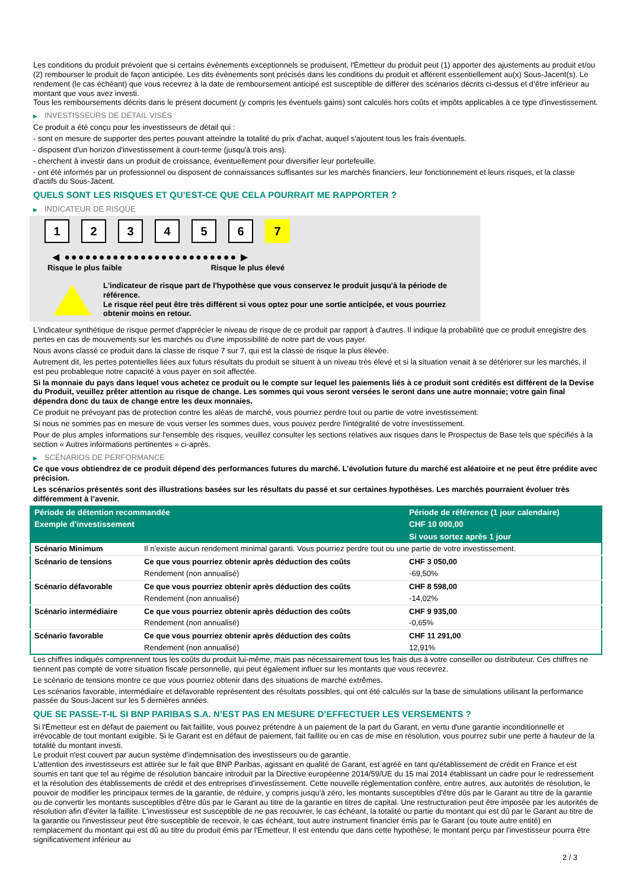Les conditions du produit prévoient que si certains évènements exceptionnels se produisent, l'Émetteur du produit peut (1) apporter des ajustements au produit et/ou (2) rembourser le produit de façon anticipée. Les dits évènements sont précisés dans les conditions du produit et afférent essentiellement au(x) Sous-Jacent(s). Le rendement (le cas échéant) que vous recevrez à la date de remboursement anticipé est susceptible de différer des scénarios décrits ci-dessus et d’être inférieur au montant que vous avez investi.
Tous les remboursements décrits dans le présent document (y compris les éventuels gains) sont calculés hors coûts et impôts applicables à ce type d'investissement.
▶ INVESTISSEURS DE DÉTAIL VISÉS
Ce produit a été conçu pour les investisseurs de détail qui :
- sont en mesure de supporter des pertes pouvant atteindre la totalité du prix d'achat, auquel s'ajoutent tous les frais éventuels.
- disposent d'un horizon d'investissement à court-terme (jusqu'à trois ans).
- cherchent à investir dans un produit de croissance, éventuellement pour diversifier leur portefeuille.
- ont été informés par un professionnel ou disposent de connaissances suffisantes sur les marchés financiers, leur fonctionnement et leurs risques, et la classe d'actifs du Sous-Jacent.
QUELS SONT LES RISQUES ET QU’EST-CE QUE CELA POURRAIT ME RAPPORTER ?
▶ INDICATEUR DE RISQUE
1 2 3 4 5 6 7
◀ ●●●●●●●●●●●●●●●●●●●●●●●●● ▶
Risque le plus faible Risque le plus élevé
L'indicateur de risque part de l'hypothèse que vous conservez le produit jusqu'à la période de référence.
Le risque réel peut être très différent si vous optez pour une sortie anticipée, et vous pourriez obtenir moins en retour.
L'indicateur synthétique de risque permet d'apprécier le niveau de risque de ce produit par rapport à d'autres. Il indique la probabilité que ce produit enregistre des pertes en cas de mouvements sur les marchés ou d'une impossibilité de notre part de vous payer.
Nous avons classé ce produit dans la classe de risque 7 sur 7, qui est la classe de risque la plus élevée.
Autrement dit, les pertes potentielles liées aux futurs résultats du produit se situent à un niveau très élevé et si la situation venait à se détériorer sur les marchés, il est peu probableque notre capacité à vous payer en soit affectée.
Si la monnaie du pays dans lequel vous achetez ce produit ou le compte sur lequel les paiements liés à ce produit sont crédités est différent de la Devise du Produit, veuillez prêter attention au risque de change. Les sommes qui vous seront versées le seront dans une autre monnaie; votre gain final dépendra donc du taux de change entre les deux monnaies.
Ce produit ne prévoyant pas de protection contre les aléas de marché, vous pourriez perdre tout ou partie de votre investissement.
Si nous ne sommes pas en mesure de vous verser les sommes dues, vous pouvez perdre l'intégralité de votre investissement.
Pour de plus amples informations sur l'ensemble des risques, veuillez consulter les sections relatives aux risques dans le Prospectus de Base tels que spécifiés à la section « Autres informations pertinentes » ci-après.
▶ SCÉNARIOS DE PERFORMANCE
Ce que vous obtiendrez de ce produit dépend des performances futures du marché. L’évolution future du marché est aléatoire et ne peut être prédite avec précision.
Les scénarios présentés sont des illustrations basées sur les résultats du passé et sur certaines hypothèses. Les marchés pourraient évoluer très différemment à l’avenir.
| Période de détention recommandée | | Période de référence (1 jour calendaire) |
| --- | --- | --- |
| Exemple d’investissement | | CHF 10 000,00 |
| | | Si vous sortez après 1 jour |
| Scénario Minimum | Il n’existe aucun rendement minimal garanti. Vous pourriez perdre tout ou une partie de votre investissement. | |
| Scénario de tensions | Ce que vous pourriez obtenir après déduction des coûts | CHF 3 050,00 |
| | Rendement (non annualisé) | -69,50% |
| Scénario défavorable | Ce que vous pourriez obtenir après déduction des coûts | CHF 8 598,00 |
| | Rendement (non annualisé) | -14,02% |
| Scénario intermédiaire | Ce que vous pourriez obtenir après déduction des coûts | CHF 9 935,00 |
| | Rendement (non annualisé) | -0,65% |
| Scénario favorable | Ce que vous pourriez obtenir après déduction des coûts | CHF 11 291,00 |
| | Rendement (non annualisé) | 12,91% |
Les chiffres indiqués comprennent tous les coûts du produit lui-même, mais pas nécessairement tous les frais dus à votre conseiller ou distributeur. Ces chiffres ne tiennent pas compte de votre situation fiscale personnelle, qui peut également influer sur les montants que vous recevrez.
Le scénario de tensions montre ce que vous pourriez obtenir dans des situations de marché extrêmes.
Les scénarios favorable, intermédiaire et défavorable représentent des résultats possibles, qui ont été calculés sur la base de simulations utilisant la performance passée du Sous-Jacent sur les 5 dernières années.
QUE SE PASSE-T-IL SI BNP PARIBAS S.A. N’EST PAS EN MESURE D’EFFECTUER LES VERSEMENTS ?
Si l'Émetteur est en défaut de paiement ou fait faillite, vous pouvez prétendre à un paiement de la part du Garant, en vertu d'une garantie inconditionnelle et irrévocable de tout montant exigible. Si le Garant est en défaut de paiement, fait faillite ou en cas de mise en résolution, vous pourrez subir une perte à hauteur de la totalité du montant investi.
Le produit n'est couvert par aucun système d'indemnisation des investisseurs ou de garantie.
L'attention des investisseurs est attirée sur le fait que BNP Paribas, agissant en qualité de Garant, est agréé en tant qu'établissement de crédit en France et est soumis en tant que tel au régime de résolution bancaire introduit par la Directive européenne 2014/59/UE du 15 mai 2014 établissant un cadre pour le redressement et la résolution des établissements de crédit et des entreprises d'investissement. Cette nouvelle réglementation confère, entre autres, aux autorités de résolution, le pouvoir de modifier les principaux termes de la garantie, de réduire, y compris jusqu'à zéro, les montants susceptibles d'être dûs par le Garant au titre de la garantie ou de convertir les montants susceptibles d'être dûs par le Garant au titre de la garantie en titres de capital. Une restructuration peut être imposée par les autorités de résolution afin d'éviter la faillite. L'investisseur est susceptible de ne pas recouvrer, le cas échéant, la totalité ou partie du montant qui est dû par le Garant au titre de la garantie ou l'investisseur peut être susceptible de recevoir, le cas échéant, tout autre instrument financier émis par le Garant (ou toute autre entité) en remplacement du montant qui est dû au titre du produit émis par l'Emetteur. Il est entendu que dans cette hypothèse, le montant perçu par l'investisseur pourra être significativement inférieur au
2 / 3